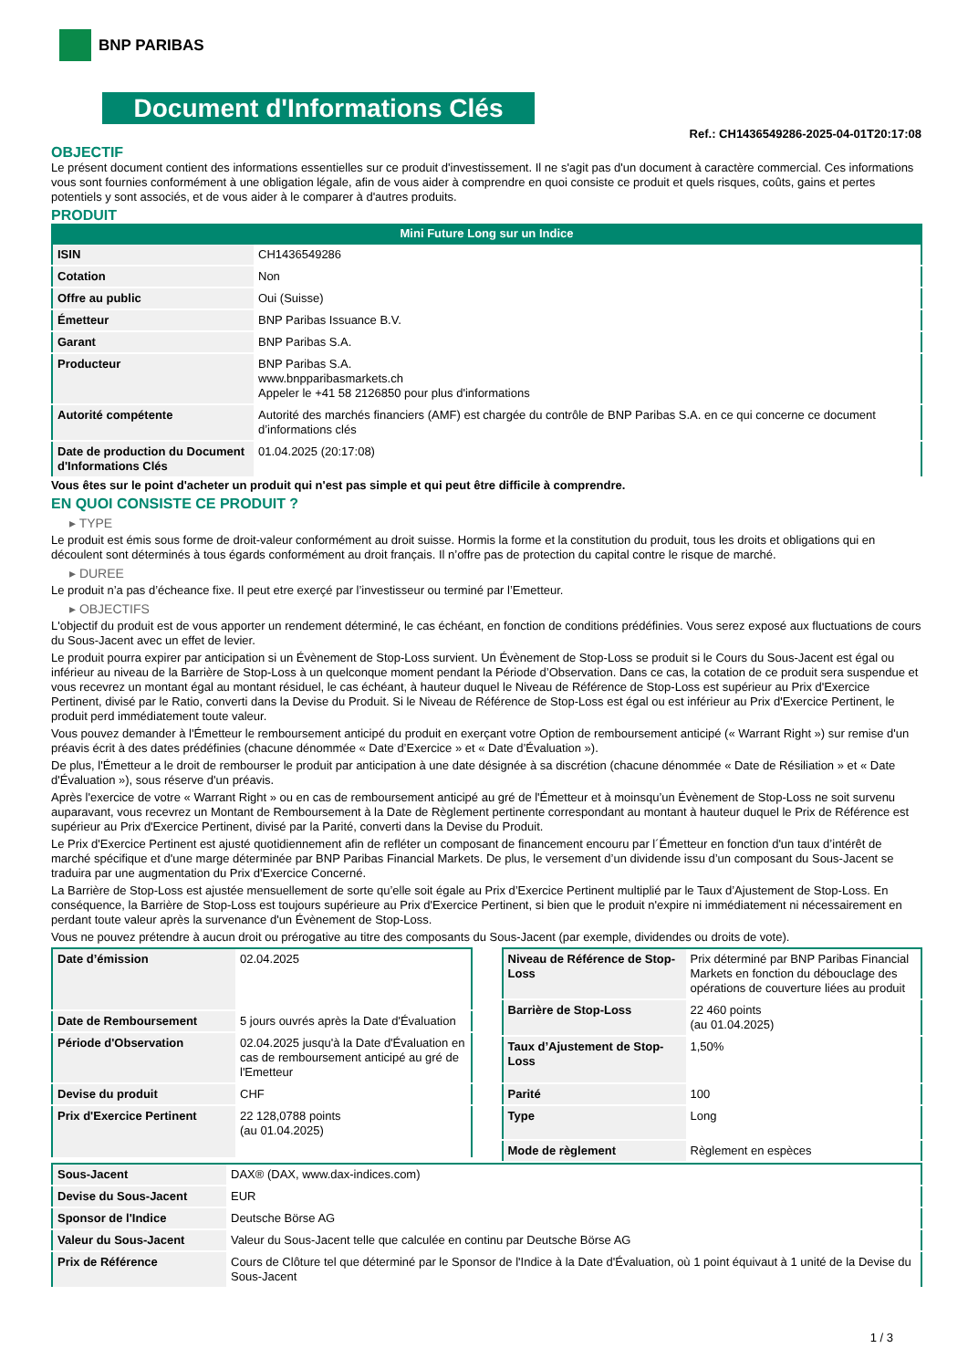BNP PARIBAS
Document d'Informations Clés
Ref.: CH1436549286-2025-04-01T20:17:08
OBJECTIF
Le présent document contient des informations essentielles sur ce produit d'investissement. Il ne s'agit pas d'un document à caractère commercial. Ces informations vous sont fournies conformément à une obligation légale, afin de vous aider à comprendre en quoi consiste ce produit et quels risques, coûts, gains et pertes potentiels y sont associés, et de vous aider à le comparer à d'autres produits.
PRODUIT
Mini Future Long sur un Indice
| ISIN | CH1436549286 |
| Cotation | Non |
| Offre au public | Oui (Suisse) |
| Émetteur | BNP Paribas Issuance B.V. |
| Garant | BNP Paribas S.A. |
| Producteur | BNP Paribas S.A. www.bnpparibasmarkets.ch Appeler le +41 58 2126850 pour plus d'informations |
| Autorité compétente | Autorité des marchés financiers (AMF) est chargée du contrôle de BNP Paribas S.A. en ce qui concerne ce document d’informations clés |
| Date de production du Document d'Informations Clés | 01.04.2025 (20:17:08) |
Vous êtes sur le point d'acheter un produit qui n'est pas simple et qui peut être difficile à comprendre.
EN QUOI CONSISTE CE PRODUIT ?
▸ TYPE
Le produit est émis sous forme de droit-valeur conformément au droit suisse. Hormis la forme et la constitution du produit, tous les droits et obligations qui en découlent sont déterminés à tous égards conformément au droit français. Il n’offre pas de protection du capital contre le risque de marché.
▸ DUREE
Le produit n’a pas d’écheance fixe. Il peut etre exerçé par l’investisseur ou terminé par l’Emetteur.
▸ OBJECTIFS
L'objectif du produit est de vous apporter un rendement déterminé, le cas échéant, en fonction de conditions prédéfinies. Vous serez exposé aux fluctuations de cours du Sous-Jacent avec un effet de levier.
Le produit pourra expirer par anticipation si un Évènement de Stop-Loss survient. Un Évènement de Stop-Loss se produit si le Cours du Sous-Jacent est égal ou inférieur au niveau de la Barrière de Stop-Loss à un quelconque moment pendant la Période d’Observation. Dans ce cas, la cotation de ce produit sera suspendue et vous recevrez un montant égal au montant résiduel, le cas échéant, à hauteur duquel le Niveau de Référence de Stop-Loss est supérieur au Prix d'Exercice Pertinent, divisé par le Ratio, converti dans la Devise du Produit. Si le Niveau de Référence de Stop-Loss est égal ou est inférieur au Prix d'Exercice Pertinent, le produit perd immédiatement toute valeur.
Vous pouvez demander à l'Émetteur le remboursement anticipé du produit en exerçant votre Option de remboursement anticipé (« Warrant Right ») sur remise d'un préavis écrit à des dates prédéfinies (chacune dénommée « Date d’Exercice » et « Date d’Évaluation »).
De plus, l'Émetteur a le droit de rembourser le produit par anticipation à une date désignée à sa discrétion (chacune dénommée « Date de Résiliation » et « Date d'Évaluation »), sous réserve d'un préavis.
Après l'exercice de votre « Warrant Right » ou en cas de remboursement anticipé au gré de l'Émetteur et à moinsqu’un Évènement de Stop-Loss ne soit survenu auparavant, vous recevrez un Montant de Remboursement à la Date de Règlement pertinente correspondant au montant à hauteur duquel le Prix de Référence est supérieur au Prix d'Exercice Pertinent, divisé par la Parité, converti dans la Devise du Produit.
Le Prix d'Exercice Pertinent est ajusté quotidiennement afin de refléter un composant de financement encouru par l´Émetteur en fonction d'un taux d’intérêt de marché spécifique et d'une marge déterminée par BNP Paribas Financial Markets. De plus, le versement d’un dividende issu d’un composant du Sous-Jacent se traduira par une augmentation du Prix d'Exercice Concerné.
La Barrière de Stop-Loss est ajustée mensuellement de sorte qu’elle soit égale au Prix d’Exercice Pertinent multiplié par le Taux d’Ajustement de Stop-Loss. En conséquence, la Barrière de Stop-Loss est toujours supérieure au Prix d'Exercice Pertinent, si bien que le produit n'expire ni immédiatement ni nécessairement en perdant toute valeur après la survenance d'un Évènement de Stop-Loss.
Vous ne pouvez prétendre à aucun droit ou prérogative au titre des composants du Sous-Jacent (par exemple, dividendes ou droits de vote).
| Date d’émission | 02.04.2025 |
| Date de Remboursement | 5 jours ouvrés après la Date d'Évaluation |
| Période d'Observation | 02.04.2025 jusqu'à la Date d'Évaluation en cas de remboursement anticipé au gré de l'Emetteur |
| Devise du produit | CHF |
| Prix d'Exercice Pertinent | 22 128,0788 points (au 01.04.2025) |
| Niveau de Référence de Stop-Loss | Prix déterminé par BNP Paribas Financial Markets en fonction du débouclage des opérations de couverture liées au produit |
| Barrière de Stop-Loss | 22 460 points (au 01.04.2025) |
| Taux d’Ajustement de Stop-Loss | 1,50% |
| Parité | 100 |
| Type | Long |
| Mode de règlement | Règlement en espèces |
| Sous-Jacent | DAX® (DAX, www.dax-indices.com) |
| Devise du Sous-Jacent | EUR |
| Sponsor de l'Indice | Deutsche Börse AG |
| Valeur du Sous-Jacent | Valeur du Sous-Jacent telle que calculée en continu par Deutsche Börse AG |
| Prix de Référence | Cours de Clôture tel que déterminé par le Sponsor de l'Indice à la Date d'Évaluation, où 1 point équivaut à 1 unité de la Devise du Sous-Jacent |
1 / 3